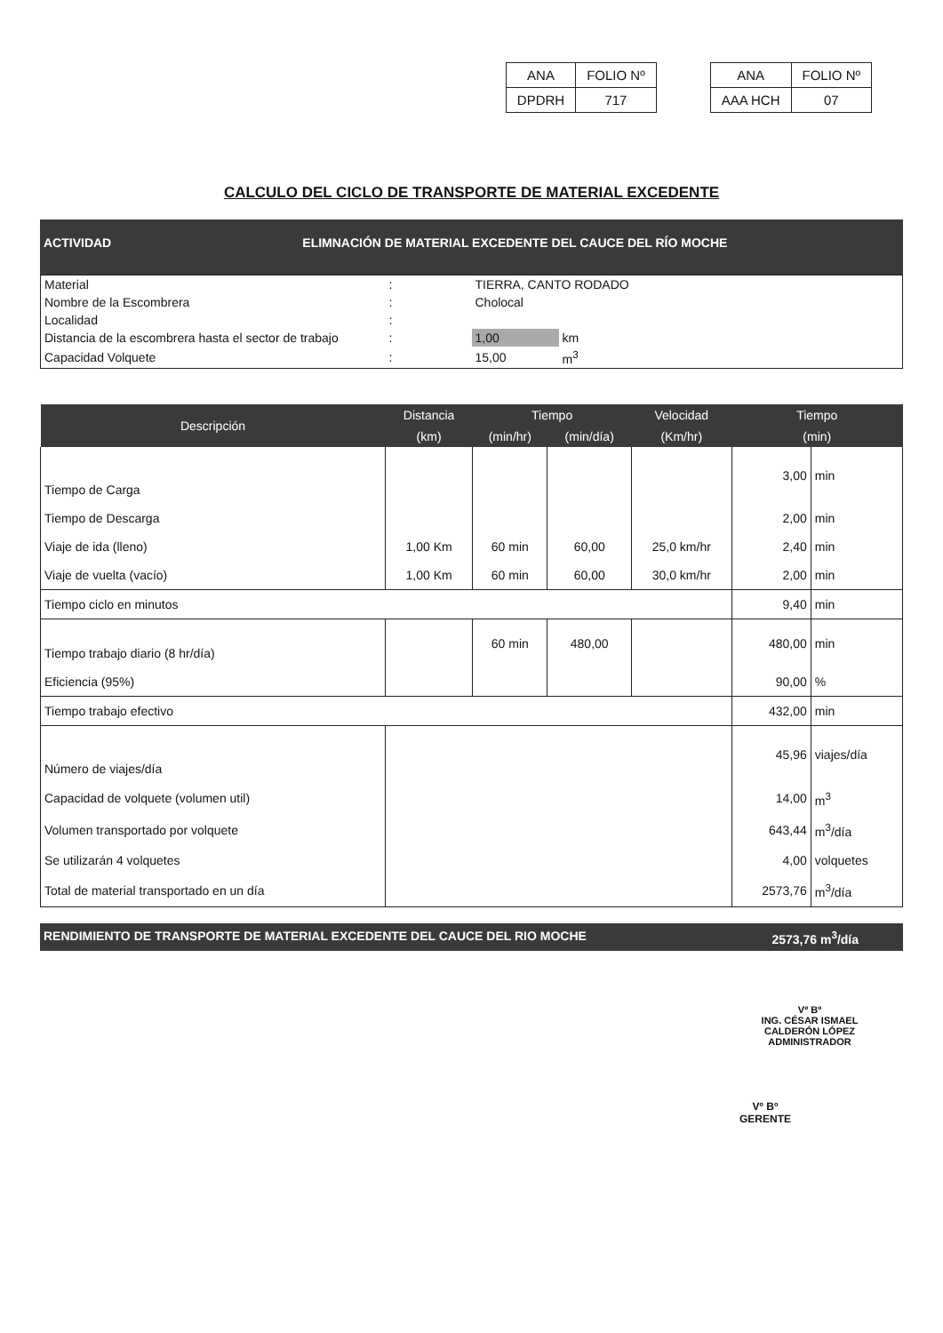| ANA | FOLIO Nº |
| DPDRH | 717 |
| ANA | FOLIO Nº |
| AAA HCH | 07 |
CALCULO DEL CICLO DE TRANSPORTE DE MATERIAL EXCEDENTE
| ACTIVIDAD | ELIMNACIÓN DE MATERIAL EXCEDENTE DEL CAUCE DEL RÍO MOCHE |
| Material | : | TIERRA, CANTO RODADO | |
| Nombre de la Escombrera | : | Cholocal | |
| Localidad | : | | |
| Distancia de la escombrera hasta el sector de trabajo | : | 1,00 | km |
| Capacidad Volquete | : | 15,00 | m<sup>3</sup> |
| Descripción | Distancia | Tiempo | | Velocidad | Tiempo | |
| --- | --- | --- | --- | --- | --- | --- |
| | (km) | (min/hr) | (min/día) | (Km/hr) | (min) | |
| Tiempo de Carga | | | | | 3,00 | min |
| Tiempo de Descarga | | | | | 2,00 | min |
| Viaje de ida (lleno) | 1,00 Km | 60 min | 60,00 | 25,0 km/hr | 2,40 | min |
| Viaje de vuelta (vacío) | 1,00 Km | 60 min | 60,00 | 30,0 km/hr | 2,00 | min |
| Tiempo ciclo en minutos | | | | | 9,40 | min |
| Tiempo trabajo diario (8 hr/día) | | 60 min | 480,00 | | 480,00 | min |
| Eficiencia (95%) | | | | | 90,00 | % |
| Tiempo trabajo efectivo | | | | | 432,00 | min |
| Número de viajes/día | | | | | 45,96 | viajes/día |
| Capacidad de volquete (volumen util) | | | | | 14,00 | m<sup>3</sup> |
| Volumen transportado por volquete | | | | | 643,44 | m<sup>3</sup>/día |
| Se utilizarán 4 volquetes | | | | | 4,00 | volquetes |
| Total de material transportado en un día | | | | | 2573,76 | m<sup>3</sup>/día |
RENDIMIENTO DE TRANSPORTE DE MATERIAL EXCEDENTE DEL CAUCE DEL RIO MOCHE 2573,76 m<sup>3</sup>/día
Vº Bº
ING. CÉSAR ISMAEL CALDERÓN LÓPEZ
ADMINISTRADOR
Vº Bº
GERENTE